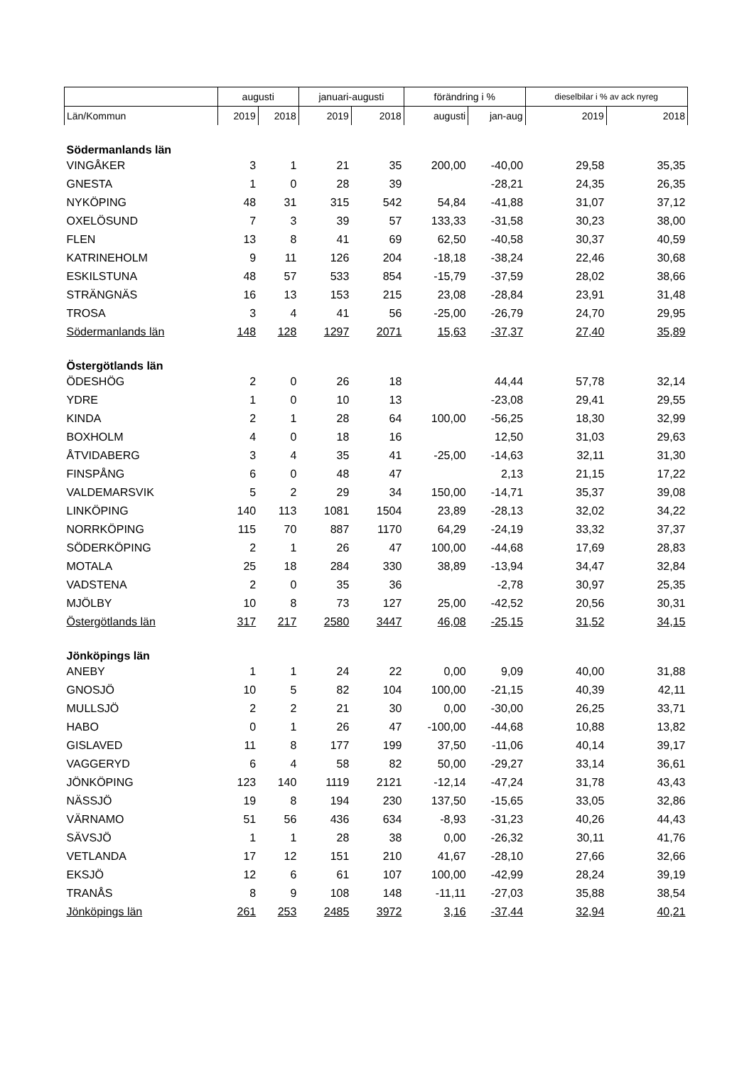| | augusti | | januari-augusti | | förändring i % | | dieselbilar i % av ack nyreg | |
| --- | --- | --- | --- | --- | --- | --- | --- | --- |
| Län/Kommun | 2019 | 2018 | 2019 | 2018 | augusti | jan-aug | 2019 | 2018 |
| Södermanlands län | | | | | | | | |
| VINGÅKER | 3 | 1 | 21 | 35 | 200,00 | -40,00 | 29,58 | 35,35 |
| GNESTA | 1 | 0 | 28 | 39 | | -28,21 | 24,35 | 26,35 |
| NYKÖPING | 48 | 31 | 315 | 542 | 54,84 | -41,88 | 31,07 | 37,12 |
| OXELÖSUND | 7 | 3 | 39 | 57 | 133,33 | -31,58 | 30,23 | 38,00 |
| FLEN | 13 | 8 | 41 | 69 | 62,50 | -40,58 | 30,37 | 40,59 |
| KATRINEHOLM | 9 | 11 | 126 | 204 | -18,18 | -38,24 | 22,46 | 30,68 |
| ESKILSTUNA | 48 | 57 | 533 | 854 | -15,79 | -37,59 | 28,02 | 38,66 |
| STRÄNGNÄS | 16 | 13 | 153 | 215 | 23,08 | -28,84 | 23,91 | 31,48 |
| TROSA | 3 | 4 | 41 | 56 | -25,00 | -26,79 | 24,70 | 29,95 |
| Södermanlands län | 148 | 128 | 1297 | 2071 | 15,63 | -37,37 | 27,40 | 35,89 |
| Östergötlands län | | | | | | | | |
| ÖDESHÖG | 2 | 0 | 26 | 18 | | 44,44 | 57,78 | 32,14 |
| YDRE | 1 | 0 | 10 | 13 | | -23,08 | 29,41 | 29,55 |
| KINDA | 2 | 1 | 28 | 64 | 100,00 | -56,25 | 18,30 | 32,99 |
| BOXHOLM | 4 | 0 | 18 | 16 | | 12,50 | 31,03 | 29,63 |
| ÅTVIDABERG | 3 | 4 | 35 | 41 | -25,00 | -14,63 | 32,11 | 31,30 |
| FINSPÅNG | 6 | 0 | 48 | 47 | | 2,13 | 21,15 | 17,22 |
| VALDEMARSVIK | 5 | 2 | 29 | 34 | 150,00 | -14,71 | 35,37 | 39,08 |
| LINKÖPING | 140 | 113 | 1081 | 1504 | 23,89 | -28,13 | 32,02 | 34,22 |
| NORRKÖPING | 115 | 70 | 887 | 1170 | 64,29 | -24,19 | 33,32 | 37,37 |
| SÖDERKÖPING | 2 | 1 | 26 | 47 | 100,00 | -44,68 | 17,69 | 28,83 |
| MOTALA | 25 | 18 | 284 | 330 | 38,89 | -13,94 | 34,47 | 32,84 |
| VADSTENA | 2 | 0 | 35 | 36 | | -2,78 | 30,97 | 25,35 |
| MJÖLBY | 10 | 8 | 73 | 127 | 25,00 | -42,52 | 20,56 | 30,31 |
| Östergötlands län | 317 | 217 | 2580 | 3447 | 46,08 | -25,15 | 31,52 | 34,15 |
| Jönköpings län | | | | | | | | |
| ANEBY | 1 | 1 | 24 | 22 | 0,00 | 9,09 | 40,00 | 31,88 |
| GNOSJÖ | 10 | 5 | 82 | 104 | 100,00 | -21,15 | 40,39 | 42,11 |
| MULLSJÖ | 2 | 2 | 21 | 30 | 0,00 | -30,00 | 26,25 | 33,71 |
| HABO | 0 | 1 | 26 | 47 | -100,00 | -44,68 | 10,88 | 13,82 |
| GISLAVED | 11 | 8 | 177 | 199 | 37,50 | -11,06 | 40,14 | 39,17 |
| VAGGERYD | 6 | 4 | 58 | 82 | 50,00 | -29,27 | 33,14 | 36,61 |
| JÖNKÖPING | 123 | 140 | 1119 | 2121 | -12,14 | -47,24 | 31,78 | 43,43 |
| NÄSSJÖ | 19 | 8 | 194 | 230 | 137,50 | -15,65 | 33,05 | 32,86 |
| VÄRNAMO | 51 | 56 | 436 | 634 | -8,93 | -31,23 | 40,26 | 44,43 |
| SÄVSJÖ | 1 | 1 | 28 | 38 | 0,00 | -26,32 | 30,11 | 41,76 |
| VETLANDA | 17 | 12 | 151 | 210 | 41,67 | -28,10 | 27,66 | 32,66 |
| EKSJÖ | 12 | 6 | 61 | 107 | 100,00 | -42,99 | 28,24 | 39,19 |
| TRANÅS | 8 | 9 | 108 | 148 | -11,11 | -27,03 | 35,88 | 38,54 |
| Jönköpings län | 261 | 253 | 2485 | 3972 | 3,16 | -37,44 | 32,94 | 40,21 |